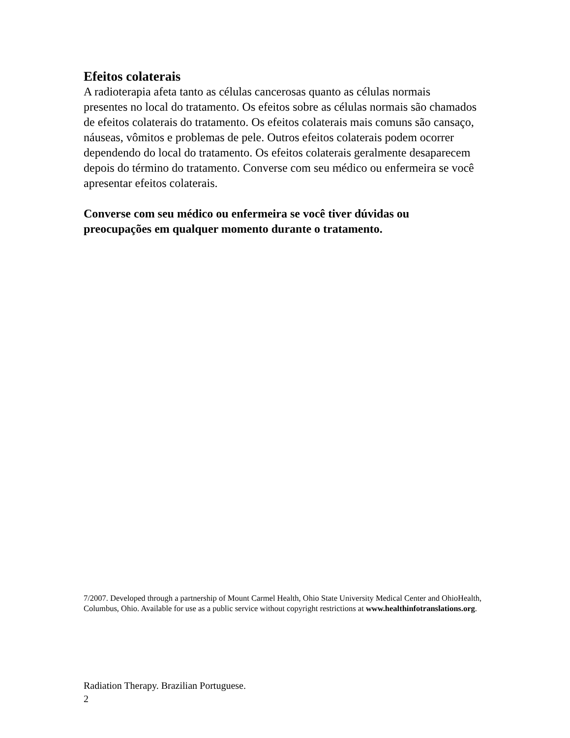Efeitos colaterais
A radioterapia afeta tanto as células cancerosas quanto as células normais presentes no local do tratamento. Os efeitos sobre as células normais são chamados de efeitos colaterais do tratamento. Os efeitos colaterais mais comuns são cansaço, náuseas, vômitos e problemas de pele. Outros efeitos colaterais podem ocorrer dependendo do local do tratamento. Os efeitos colaterais geralmente desaparecem depois do término do tratamento. Converse com seu médico ou enfermeira se você apresentar efeitos colaterais.
Converse com seu médico ou enfermeira se você tiver dúvidas ou preocupações em qualquer momento durante o tratamento.
7/2007. Developed through a partnership of Mount Carmel Health, Ohio State University Medical Center and OhioHealth, Columbus, Ohio. Available for use as a public service without copyright restrictions at www.healthinfotranslations.org.
Radiation Therapy. Brazilian Portuguese.
2